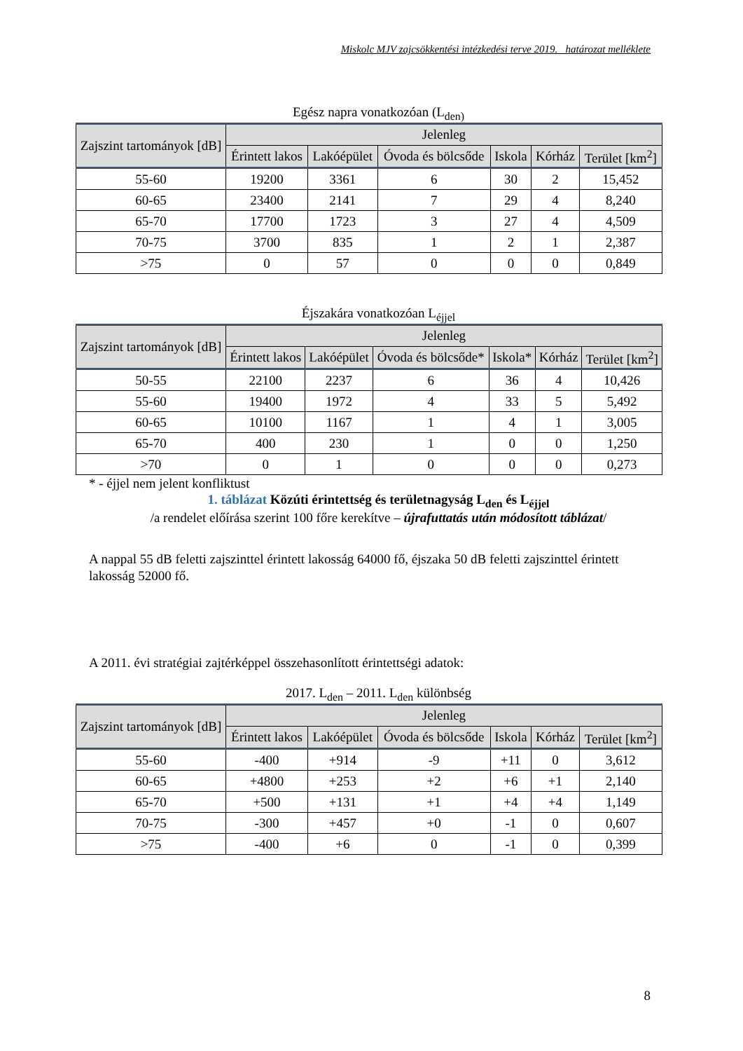Miskolc MJV zajcsökkentési intézkedési terve 2019. határozat melléklete
Egész napra vonatkozóan (L<sub>den)</sub>
| Zajszint tartományok [dB] | Jelenleg | | | | | |
| --- | --- | --- | --- | --- | --- | --- |
| | Érintett lakos | Lakóépület | Óvoda és bölcsőde | Iskola | Kórház | Terület [km<sup>2</sup>] |
| 55-60 | 19200 | 3361 | 6 | 30 | 2 | 15,452 |
| 60-65 | 23400 | 2141 | 7 | 29 | 4 | 8,240 |
| 65-70 | 17700 | 1723 | 3 | 27 | 4 | 4,509 |
| 70-75 | 3700 | 835 | 1 | 2 | 1 | 2,387 |
| >75 | 0 | 57 | 0 | 0 | 0 | 0,849 |
Éjszakára vonatkozóan L<sub>éjjel</sub>
| Zajszint tartományok [dB] | Jelenleg | | | | | |
| --- | --- | --- | --- | --- | --- | --- |
| | Érintett lakos | Lakóépület | Óvoda és bölcsőde* | Iskola* | Kórház | Terület [km<sup>2</sup>] |
| 50-55 | 22100 | 2237 | 6 | 36 | 4 | 10,426 |
| 55-60 | 19400 | 1972 | 4 | 33 | 5 | 5,492 |
| 60-65 | 10100 | 1167 | 1 | 4 | 1 | 3,005 |
| 65-70 | 400 | 230 | 1 | 0 | 0 | 1,250 |
| >70 | 0 | 1 | 0 | 0 | 0 | 0,273 |
* - éjjel nem jelent konfliktust
1. táblázat Közúti érintettség és területnagyság L<sub>den</sub> és L<sub>éjjel</sub>
/a rendelet előírása szerint 100 főre kerekítve – újrafuttatás után módosított táblázat/
A nappal 55 dB feletti zajszinttel érintett lakosság 64000 fő, éjszaka 50 dB feletti zajszinttel érintett lakosság 52000 fő.
A 2011. évi stratégiai zajtérképpel összehasonlított érintettségi adatok:
2017. L<sub>den</sub> – 2011. L<sub>den</sub> különbség
| Zajszint tartományok [dB] | Jelenleg | | | | | |
| --- | --- | --- | --- | --- | --- | --- |
| | Érintett lakos | Lakóépület | Óvoda és bölcsőde | Iskola | Kórház | Terület [km<sup>2</sup>] |
| 55-60 | -400 | +914 | -9 | +11 | 0 | 3,612 |
| 60-65 | +4800 | +253 | +2 | +6 | +1 | 2,140 |
| 65-70 | +500 | +131 | +1 | +4 | +4 | 1,149 |
| 70-75 | -300 | +457 | +0 | -1 | 0 | 0,607 |
| >75 | -400 | +6 | 0 | -1 | 0 | 0,399 |
8